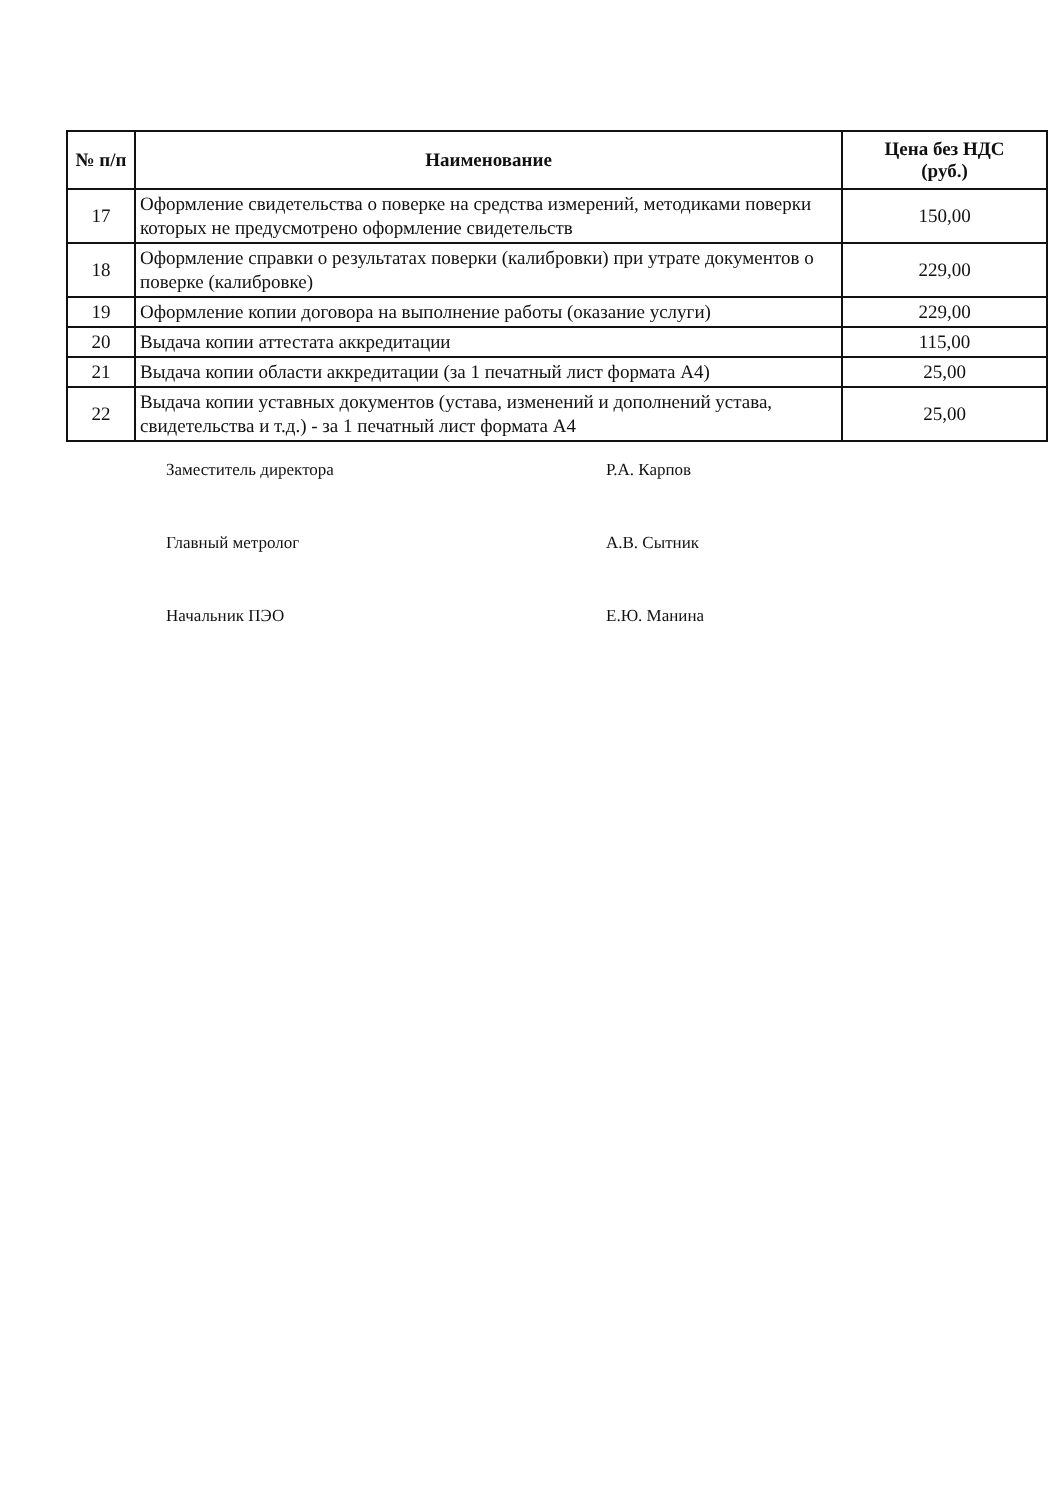| № п/п | Наименование | Цена без НДС (руб.) |
| --- | --- | --- |
| 17 | Оформление свидетельства о поверке на средства измерений, методиками поверки которых не предусмотрено оформление свидетельств | 150,00 |
| 18 | Оформление справки о результатах поверки (калибровки) при утрате документов о поверке (калибровке) | 229,00 |
| 19 | Оформление копии договора на выполнение работы (оказание услуги) | 229,00 |
| 20 | Выдача копии аттестата аккредитации | 115,00 |
| 21 | Выдача копии области аккредитации (за 1 печатный лист формата А4) | 25,00 |
| 22 | Выдача копии уставных документов (устава, изменений и дополнений устава, свидетельства и т.д.) - за 1 печатный лист формата А4 | 25,00 |
Заместитель директора Р.А. Карпов
Главный метролог А.В. Сытник
Начальник ПЭО Е.Ю. Манина